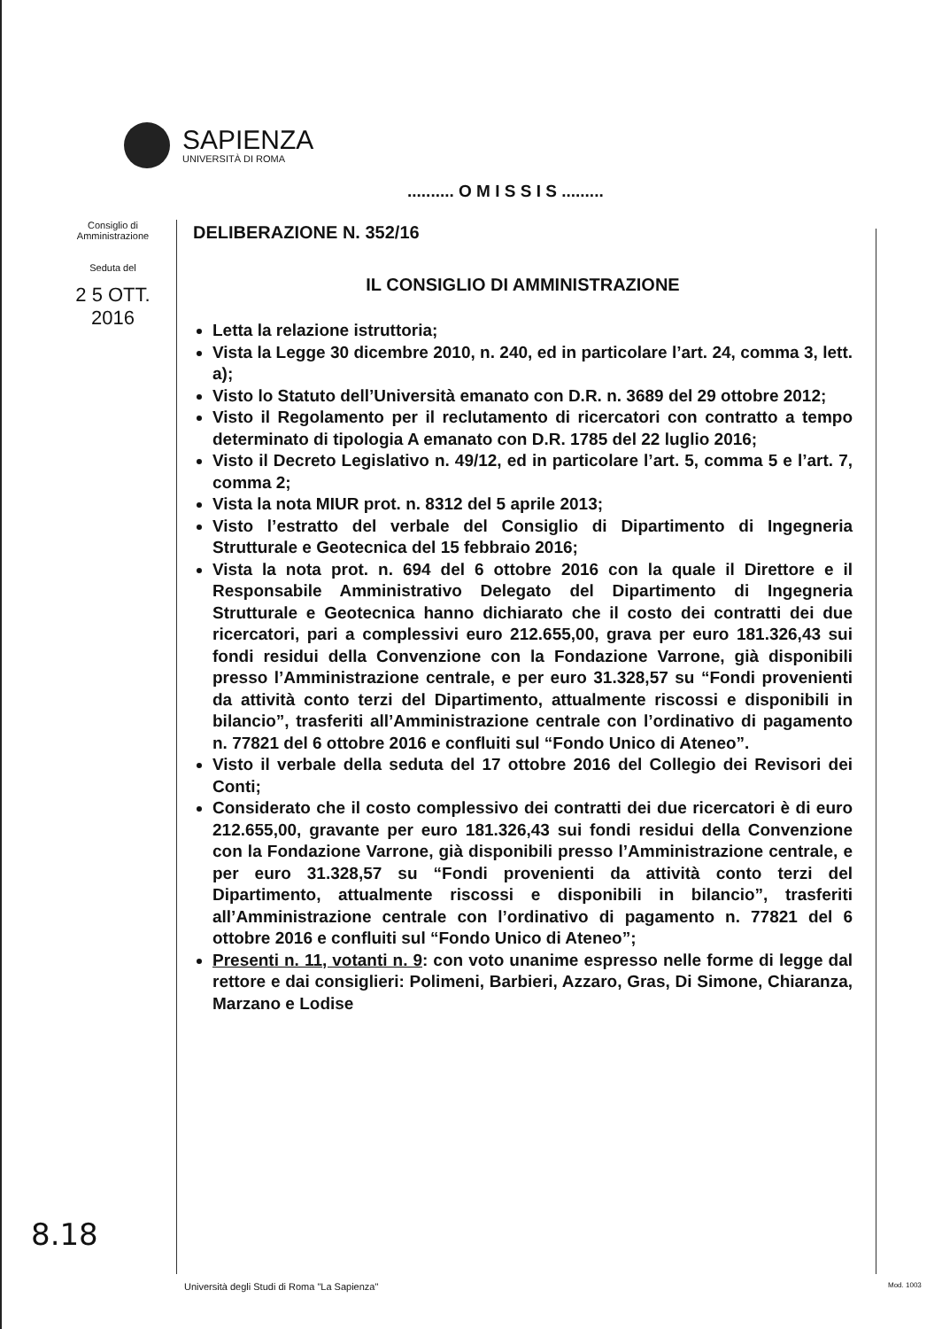SAPIENZA
UNIVERSITÀ DI ROMA
.......... O M I S S I S .........
Consiglio di
Amministrazione
Seduta del
2 5 OTT. 2016
DELIBERAZIONE N. 352/16
IL CONSIGLIO DI AMMINISTRAZIONE
Letta la relazione istruttoria;
Vista la Legge 30 dicembre 2010, n. 240, ed in particolare l’art. 24, comma 3, lett. a);
Visto lo Statuto dell’Università emanato con D.R. n. 3689 del 29 ottobre 2012;
Visto il Regolamento per il reclutamento di ricercatori con contratto a tempo determinato di tipologia A emanato con D.R. 1785 del 22 luglio 2016;
Visto il Decreto Legislativo n. 49/12, ed in particolare l’art. 5, comma 5 e l’art. 7, comma 2;
Vista la nota MIUR prot. n. 8312 del 5 aprile 2013;
Visto l’estratto del verbale del Consiglio di Dipartimento di Ingegneria Strutturale e Geotecnica del 15 febbraio 2016;
Vista la nota prot. n. 694 del 6 ottobre 2016 con la quale il Direttore e il Responsabile Amministrativo Delegato del Dipartimento di Ingegneria Strutturale e Geotecnica hanno dichiarato che il costo dei contratti dei due ricercatori, pari a complessivi euro 212.655,00, grava per euro 181.326,43 sui fondi residui della Convenzione con la Fondazione Varrone, già disponibili presso l’Amministrazione centrale, e per euro 31.328,57 su “Fondi provenienti da attività conto terzi del Dipartimento, attualmente riscossi e disponibili in bilancio”, trasferiti all’Amministrazione centrale con l’ordinativo di pagamento n. 77821 del 6 ottobre 2016 e confluiti sul “Fondo Unico di Ateneo”.
Visto il verbale della seduta del 17 ottobre 2016 del Collegio dei Revisori dei Conti;
Considerato che il costo complessivo dei contratti dei due ricercatori è di euro 212.655,00, gravante per euro 181.326,43 sui fondi residui della Convenzione con la Fondazione Varrone, già disponibili presso l’Amministrazione centrale, e per euro 31.328,57 su “Fondi provenienti da attività conto terzi del Dipartimento, attualmente riscossi e disponibili in bilancio”, trasferiti all’Amministrazione centrale con l’ordinativo di pagamento n. 77821 del 6 ottobre 2016 e confluiti sul “Fondo Unico di Ateneo”;
Presenti n. 11, votanti n. 9: con voto unanime espresso nelle forme di legge dal rettore e dai consiglieri: Polimeni, Barbieri, Azzaro, Gras, Di Simone, Chiaranza, Marzano e Lodise
8.18
Università degli Studi di Roma "La Sapienza"
Mod. 1003